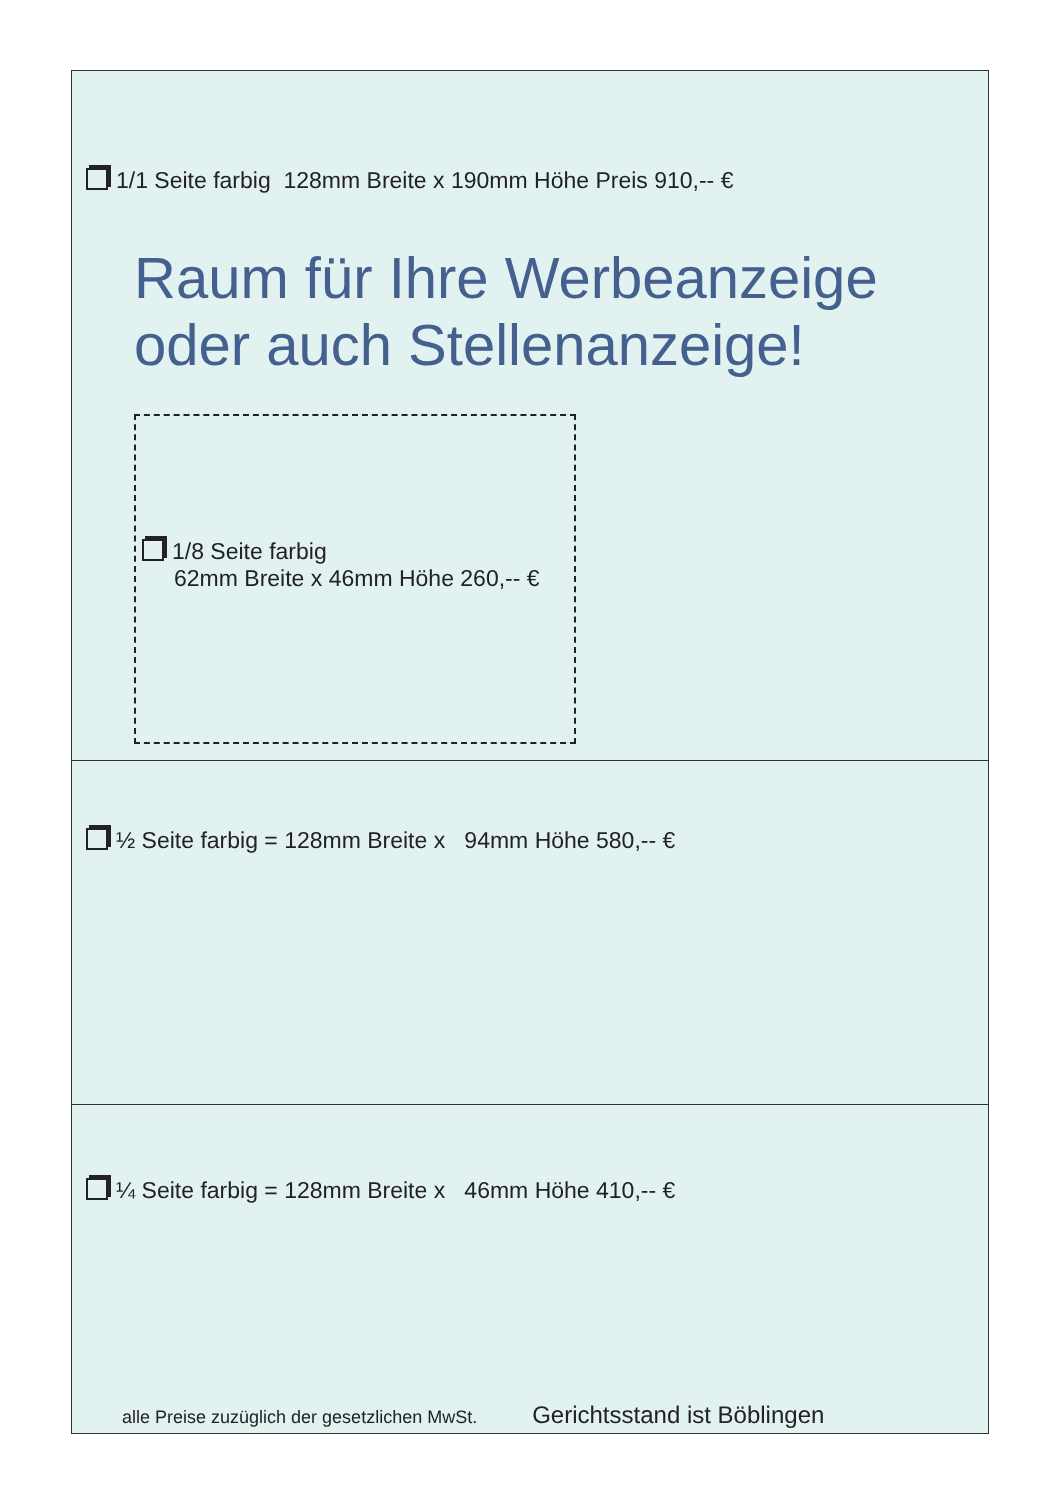1/1 Seite farbig 128mm Breite x 190mm Höhe Preis 910,-- €
Raum für Ihre Werbeanzeige
oder auch Stellenanzeige!
1/8 Seite farbig
62mm Breite x 46mm Höhe 260,-- €
½ Seite farbig = 128mm Breite x 94mm Höhe 580,-- €
¼ Seite farbig = 128mm Breite x 46mm Höhe 410,-- €
alle Preise zuzüglich der gesetzlichen MwSt. Gerichtsstand ist Böblingen